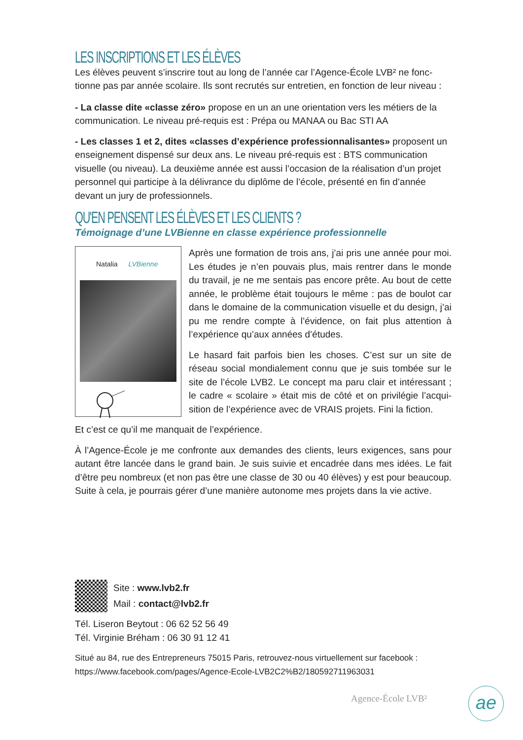LES INSCRIPTIONS ET LES ÉLÈVES
Les élèves peuvent s’inscrire tout au long de l’année car l’Agence-École LVB² ne fonc-tionne pas par année scolaire. Ils sont recrutés sur entretien, en fonction de leur niveau :
- La classe dite «classe zéro» propose en un an une orientation vers les métiers de la communication. Le niveau pré-requis est : Prépa ou MANAA ou Bac STI AA
- Les classes 1 et 2, dites «classes d’expérience professionnalisantes» proposent un enseignement dispensé sur deux ans. Le niveau pré-requis est : BTS communication visuelle (ou niveau). La deuxième année est aussi l’occasion de la réalisation d’un projet personnel qui participe à la délivrance du diplôme de l’école, présenté en fin d’année devant un jury de professionnels.
QU'EN PENSENT LES ÉLÈVES ET LES CLIENTS ?
Témoignage d’une LVBienne en classe expérience professionnelle
Natalia LVBienne
Après une formation de trois ans, j’ai pris une année pour moi. Les études je n’en pouvais plus, mais rentrer dans le monde du travail, je ne me sentais pas encore prête. Au bout de cette année, le problème était toujours le même : pas de boulot car dans le domaine de la communication visuelle et du design, j’ai pu me rendre compte à l’évidence, on fait plus attention à l’expérience qu’aux années d’études.
Le hasard fait parfois bien les choses. C’est sur un site de réseau social mondialement connu que je suis tombée sur le site de l’école LVB2. Le concept ma paru clair et intéressant ; le cadre « scolaire » était mis de côté et on privilégie l’acqui-sition de l’expérience avec de VRAIS projets. Fini la fiction.
Et c’est ce qu’il me manquait de l’expérience.
À l’Agence-École je me confronte aux demandes des clients, leurs exigences, sans pour autant être lancée dans le grand bain. Je suis suivie et encadrée dans mes idées. Le fait d’être peu nombreux (et non pas être une classe de 30 ou 40 élèves) y est pour beaucoup. Suite à cela, je pourrais gérer d’une manière autonome mes projets dans la vie active.
Site : www.lvb2.fr
Mail : contact@lvb2.fr
Tél. Liseron Beytout : 06 62 52 56 49
Tél. Virginie Bréham : 06 30 91 12 41
Situé au 84, rue des Entrepreneurs 75015 Paris, retrouvez-nous virtuellement sur facebook :
https://www.facebook.com/pages/Agence-Ecole-LVB2C2%B2/180592711963031
Agence-École LVB² ae